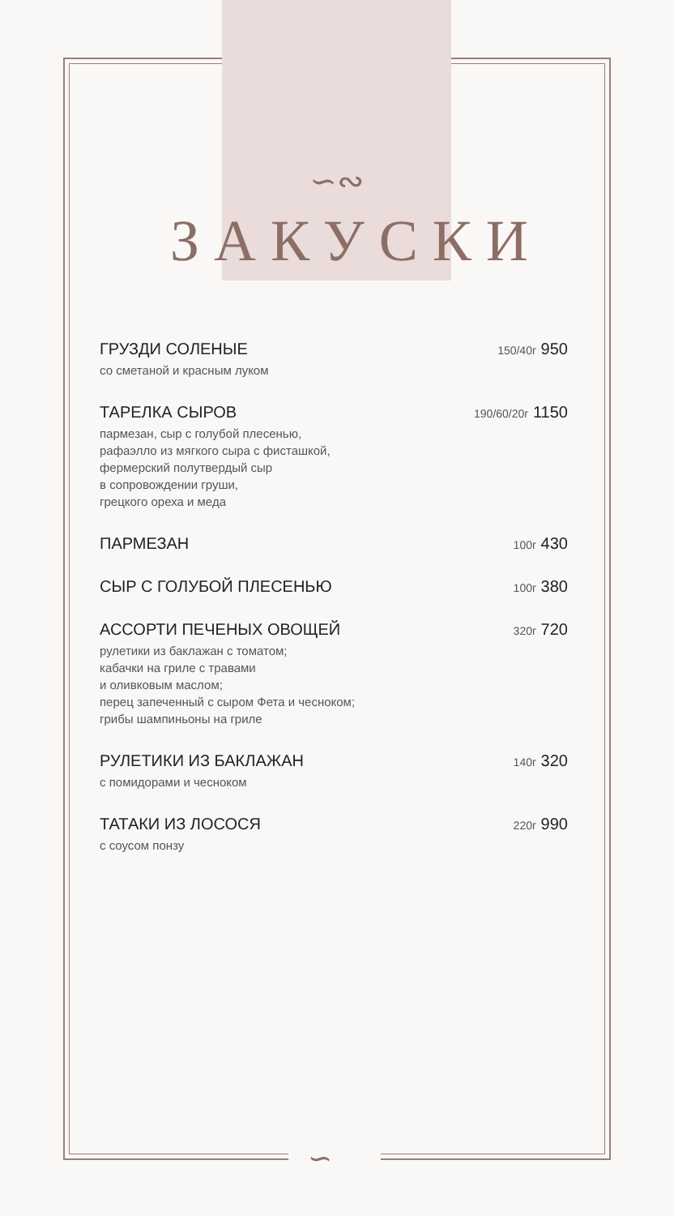∽∾
ЗАКУСКИ
ГРУЗДИ СОЛЕНЫЕ 150/40г 950
со сметаной и красным луком
ТАРЕЛКА СЫРОВ 190/60/20г 1150
пармезан, сыр с голубой плесенью,
рафаэлло из мягкого сыра с фисташкой,
фермерский полутвердый сыр
в сопровождении груши,
грецкого ореха и меда
ПАРМЕЗАН 100г 430
СЫР С ГОЛУБОЙ ПЛЕСЕНЬЮ 100г 380
АССОРТИ ПЕЧЕНЫХ ОВОЩЕЙ 320г 720
рулетики из баклажан с томатом;
кабачки на гриле с травами
и оливковым маслом;
перец запеченный с сыром Фета и чесноком;
грибы шампиньоны на гриле
РУЛЕТИКИ ИЗ БАКЛАЖАН 140г 320
с помидорами и чесноком
ТАТАКИ ИЗ ЛОСОСЯ 220г 990
с соусом понзу
∽